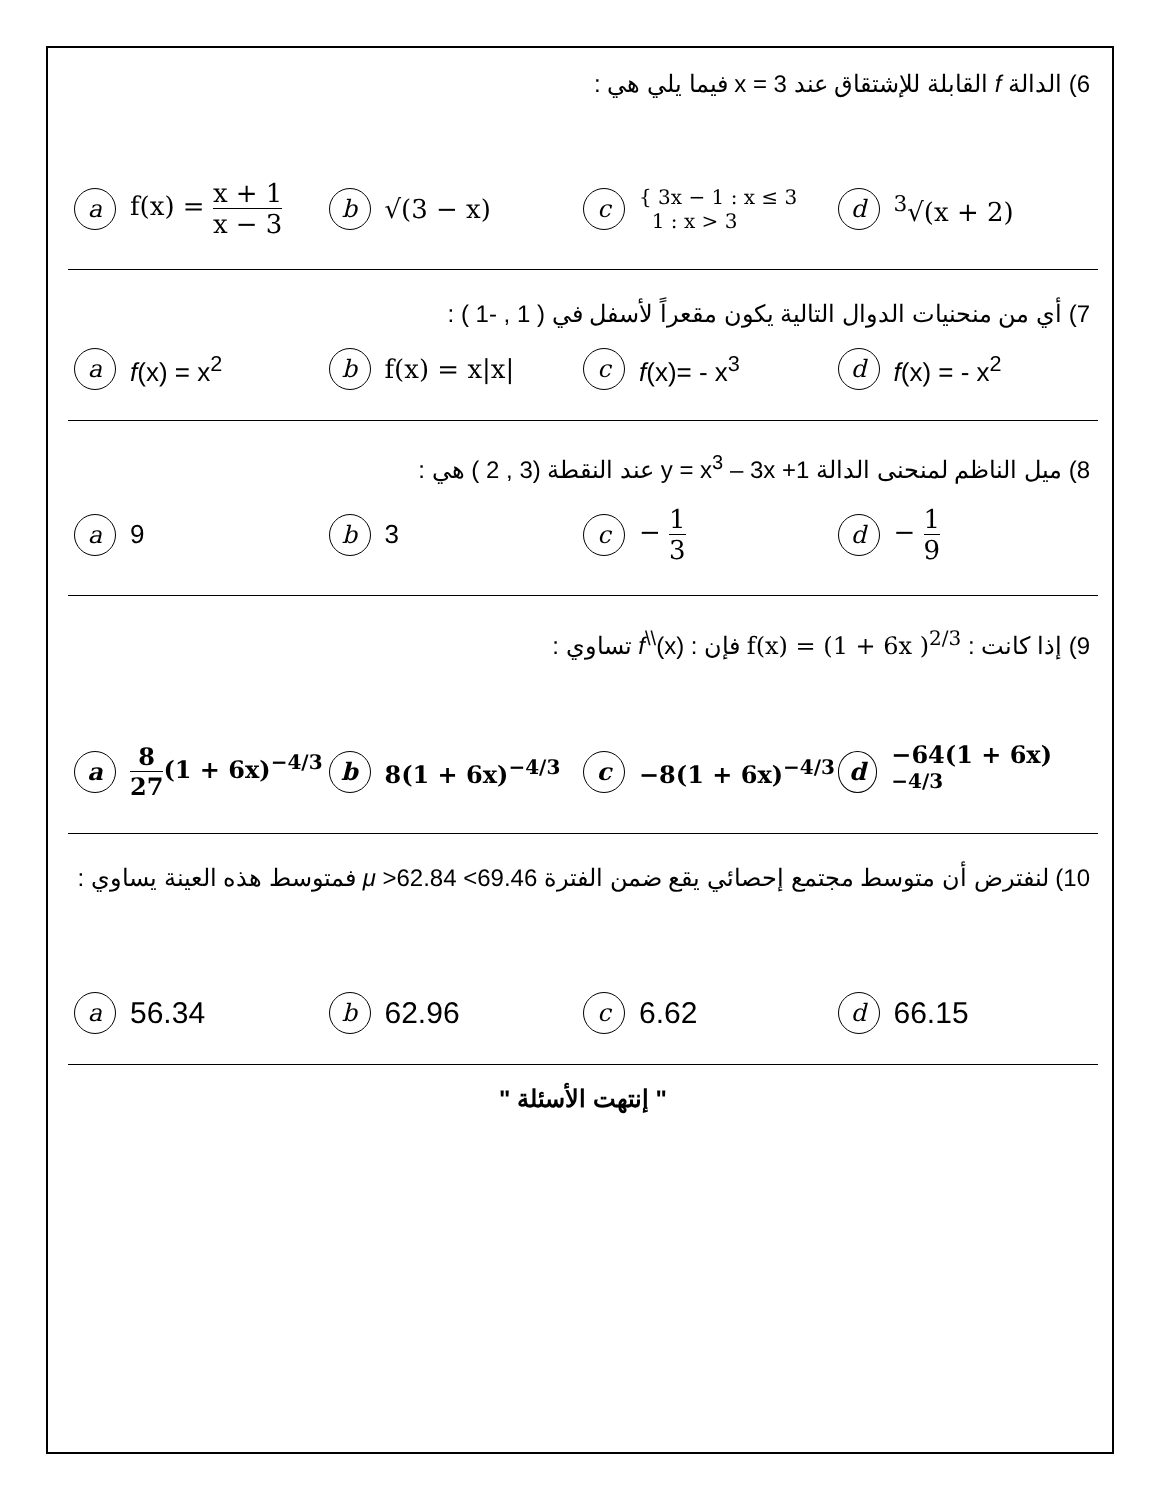6) الدالة f القابلة للإشتقاق عند x = 3 فيما يلي هي :
af(x) = x + 1 x − 3
b √(3 − x)
c { 3x − 1 : x ≤ 3
1 : x > 3
d <sup>3</sup>√(x + 2)
7) أي من منحنيات الدوال التالية يكون مقعراً لأسفل في ( 1 , -1 ) :
af(x) = x<sup>2</sup>
bf(x) = x|x|
cf(x)= - x<sup>3</sup>
df(x) = - x<sup>2</sup>
8) ميل الناظم لمنحنى الدالة y = x<sup>3</sup> – 3x +1 عند النقطة (3 , 2 ) هي :
a 9
b 3
c − 1 3
d − 1 9
9) إذا كانت : f(x) = (1 + 6x )<sup>2/3</sup> فإن : f<sup>\\</sup>(x) تساوي :
a 8 27(1 + 6x)<sup>−4/3</sup>
b 8(1 + 6x)<sup>−4/3</sup>
c −8(1 + 6x)<sup>−4/3</sup>
d −64(1 + 6x)<sup>−4/3</sup>
10) لنفترض أن متوسط مجتمع إحصائي يقع ضمن الفترة 69.46> μ >62.84 فمتوسط هذه العينة يساوي :
a 56.34
b 62.96
c 6.62
d 66.15
" إنتهت الأسئلة "